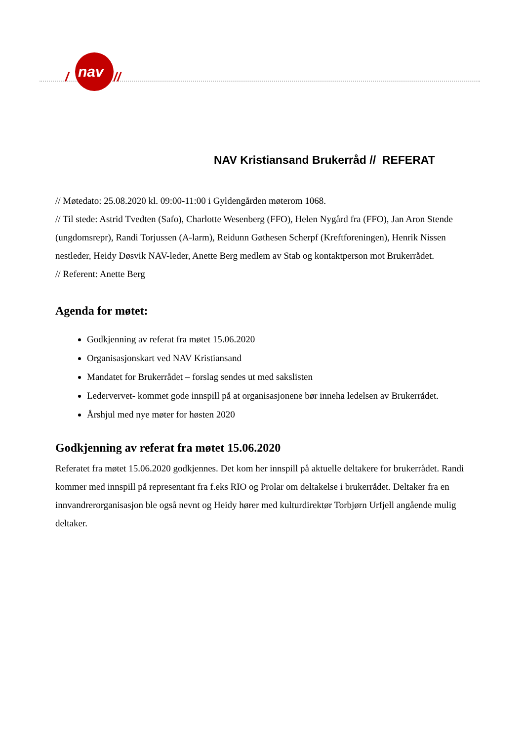/
nav
//
NAV Kristiansand Brukerråd // REFERAT
// Møtedato: 25.08.2020 kl. 09:00-11:00 i Gyldengården møterom 1068.
// Til stede: Astrid Tvedten (Safo), Charlotte Wesenberg (FFO), Helen Nygård fra (FFO), Jan Aron Stende (ungdomsrepr), Randi Torjussen (A-larm), Reidunn Gøthesen Scherpf (Kreftforeningen), Henrik Nissen nestleder, Heidy Døsvik NAV-leder, Anette Berg medlem av Stab og kontaktperson mot Brukerrådet.
// Referent: Anette Berg
Agenda for møtet:
Godkjenning av referat fra møtet 15.06.2020
Organisasjonskart ved NAV Kristiansand
Mandatet for Brukerrådet – forslag sendes ut med sakslisten
Ledervervet- kommet gode innspill på at organisasjonene bør inneha ledelsen av Brukerrådet.
Årshjul med nye møter for høsten 2020
Godkjenning av referat fra møtet 15.06.2020
Referatet fra møtet 15.06.2020 godkjennes. Det kom her innspill på aktuelle deltakere for brukerrådet. Randi kommer med innspill på representant fra f.eks RIO og Prolar om deltakelse i brukerrådet. Deltaker fra en innvandrerorganisasjon ble også nevnt og Heidy hører med kulturdirektør Torbjørn Urfjell angående mulig deltaker.